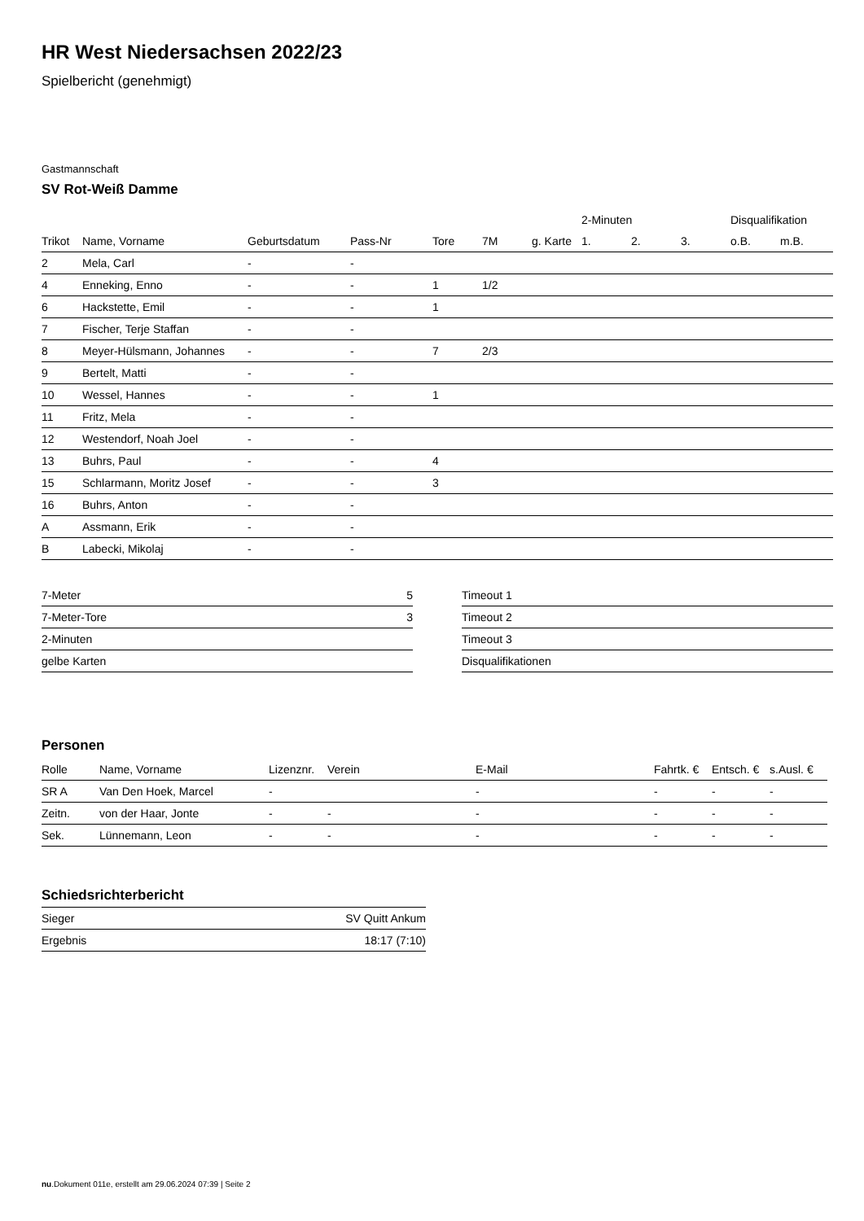HR West Niedersachsen 2022/23
Spielbericht (genehmigt)
Gastmannschaft
SV Rot-Weiß Damme
| | | | | | | | 2-Minuten | | | Disqualifikation | |
| --- | --- | --- | --- | --- | --- | --- | --- | --- | --- | --- | --- |
| Trikot | Name, Vorname | Geburtsdatum | Pass-Nr | Tore | 7M | g. Karte | 1. | 2. | 3. | o.B. | m.B. |
| 2 | Mela, Carl | - | - | | | | | | | | |
| 4 | Enneking, Enno | - | - | 1 | 1/2 | | | | | | |
| 6 | Hackstette, Emil | - | - | 1 | | | | | | | |
| 7 | Fischer, Terje Staffan | - | - | | | | | | | | |
| 8 | Meyer-Hülsmann, Johannes | - | - | 7 | 2/3 | | | | | | |
| 9 | Bertelt, Matti | - | - | | | | | | | | |
| 10 | Wessel, Hannes | - | - | 1 | | | | | | | |
| 11 | Fritz, Mela | - | - | | | | | | | | |
| 12 | Westendorf, Noah Joel | - | - | | | | | | | | |
| 13 | Buhrs, Paul | - | - | 4 | | | | | | | |
| 15 | Schlarmann, Moritz Josef | - | - | 3 | | | | | | | |
| 16 | Buhrs, Anton | - | - | | | | | | | | |
| A | Assmann, Erik | - | - | | | | | | | | |
| B | Labecki, Mikolaj | - | - | | | | | | | | |
| 7-Meter | 5 |
| 7-Meter-Tore | 3 |
| 2-Minuten | |
| gelbe Karten | |
| Timeout 1 |
| Timeout 2 |
| Timeout 3 |
| Disqualifikationen |
Personen
| Rolle | Name, Vorname | Lizenznr. | Verein | E-Mail | Fahrtk. € | Entsch. € | s.Ausl. € |
| --- | --- | --- | --- | --- | --- | --- | --- |
| SR A | Van Den Hoek, Marcel | - | | - | - | - | - |
| Zeitn. | von der Haar, Jonte | - | - | - | - | - | - |
| Sek. | Lünnemann, Leon | - | - | - | - | - | - |
Schiedsrichterbericht
| Sieger | SV Quitt Ankum |
| Ergebnis | 18:17 (7:10) |
nu.Dokument 011e, erstellt am 29.06.2024 07:39 | Seite 2